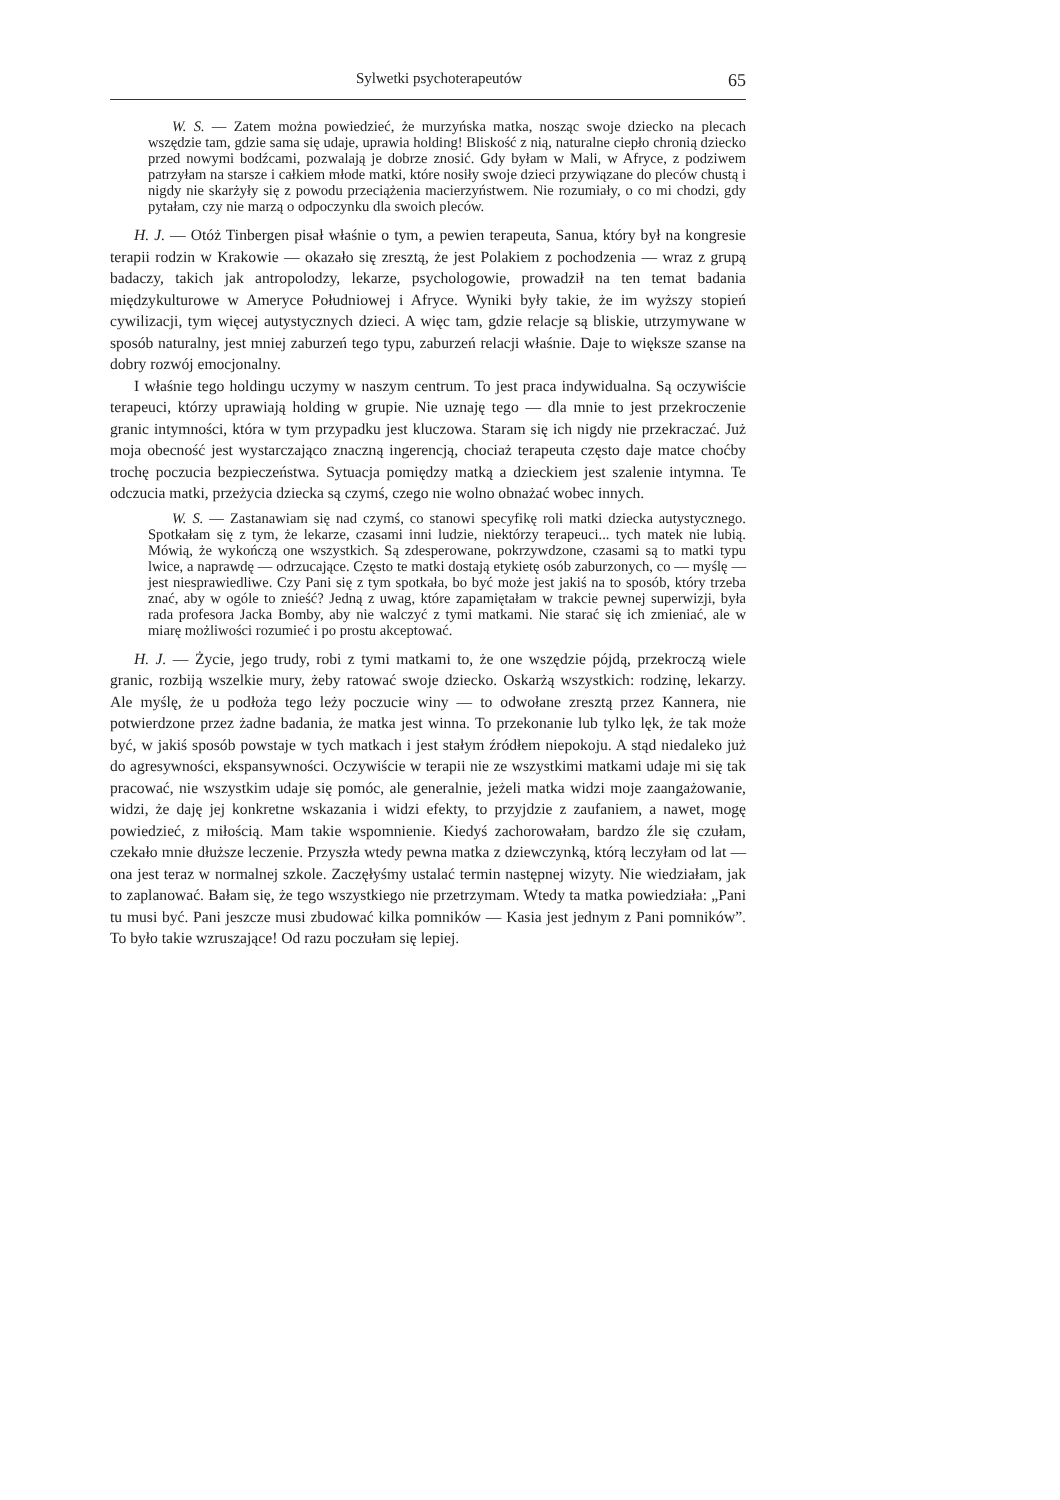Sylwetki psychoterapeutów 65
W. S. — Zatem można powiedzieć, że murzyńska matka, nosząc swoje dziecko na plecach wszędzie tam, gdzie sama się udaje, uprawia holding! Bliskość z nią, naturalne ciepło chronią dziecko przed nowymi bodźcami, pozwalają je dobrze znosić. Gdy byłam w Mali, w Afryce, z podziwem patrzyłam na starsze i całkiem młode matki, które nosiły swoje dzieci przywiązane do pleców chustą i nigdy nie skarżyły się z powodu przeciążenia macierzyństwem. Nie rozumiały, o co mi chodzi, gdy pytałam, czy nie marzą o odpoczynku dla swoich pleców.
H. J. — Otóż Tinbergen pisał właśnie o tym, a pewien terapeuta, Sanua, który był na kongresie terapii rodzin w Krakowie — okazało się zresztą, że jest Polakiem z pochodzenia — wraz z grupą badaczy, takich jak antropolodzy, lekarze, psychologowie, prowadził na ten temat badania międzykulturowe w Ameryce Południowej i Afryce. Wyniki były takie, że im wyższy stopień cywilizacji, tym więcej autystycznych dzieci. A więc tam, gdzie relacje są bliskie, utrzymywane w sposób naturalny, jest mniej zaburzeń tego typu, zaburzeń relacji właśnie. Daje to większe szanse na dobry rozwój emocjonalny.
I właśnie tego holdingu uczymy w naszym centrum. To jest praca indywidualna. Są oczywiście terapeuci, którzy uprawiają holding w grupie. Nie uznaję tego — dla mnie to jest przekroczenie granic intymności, która w tym przypadku jest kluczowa. Staram się ich nigdy nie przekraczać. Już moja obecność jest wystarczająco znaczną ingerencją, chociaż terapeuta często daje matce choćby trochę poczucia bezpieczeństwa. Sytuacja pomiędzy matką a dzieckiem jest szalenie intymna. Te odczucia matki, przeżycia dziecka są czymś, czego nie wolno obnażać wobec innych.
W. S. — Zastanawiam się nad czymś, co stanowi specyfikę roli matki dziecka autystycznego. Spotkałam się z tym, że lekarze, czasami inni ludzie, niektórzy terapeuci... tych matek nie lubią. Mówią, że wykończą one wszystkich. Są zdesperowane, pokrzywdzone, czasami są to matki typu lwice, a naprawdę — odrzucające. Często te matki dostają etykietę osób zaburzonych, co — myślę — jest niesprawiedliwe. Czy Pani się z tym spotkała, bo być może jest jakiś na to sposób, który trzeba znać, aby w ogóle to znieść? Jedną z uwag, które zapamiętałam w trakcie pewnej superwizji, była rada profesora Jacka Bomby, aby nie walczyć z tymi matkami. Nie starać się ich zmieniać, ale w miarę możliwości rozumieć i po prostu akceptować.
H. J. — Życie, jego trudy, robi z tymi matkami to, że one wszędzie pójdą, przekroczą wiele granic, rozbiją wszelkie mury, żeby ratować swoje dziecko. Oskarżą wszystkich: rodzinę, lekarzy. Ale myślę, że u podłoża tego leży poczucie winy — to odwołane zresztą przez Kannera, nie potwierdzone przez żadne badania, że matka jest winna. To przekonanie lub tylko lęk, że tak może być, w jakiś sposób powstaje w tych matkach i jest stałym źródłem niepokoju. A stąd niedaleko już do agresywności, ekspansywności. Oczywiście w terapii nie ze wszystkimi matkami udaje mi się tak pracować, nie wszystkim udaje się pomóc, ale generalnie, jeżeli matka widzi moje zaangażowanie, widzi, że daję jej konkretne wskazania i widzi efekty, to przyjdzie z zaufaniem, a nawet, mogę powiedzieć, z miłością. Mam takie wspomnienie. Kiedyś zachorowałam, bardzo źle się czułam, czekało mnie dłuższe leczenie. Przyszła wtedy pewna matka z dziewczynką, którą leczyłam od lat — ona jest teraz w normalnej szkole. Zaczęłyśmy ustalać termin następnej wizyty. Nie wiedziałam, jak to zaplanować. Bałam się, że tego wszystkiego nie przetrzymam. Wtedy ta matka powiedziała: „Pani tu musi być. Pani jeszcze musi zbudować kilka pomników — Kasia jest jednym z Pani pomników”. To było takie wzruszające! Od razu poczułam się lepiej.